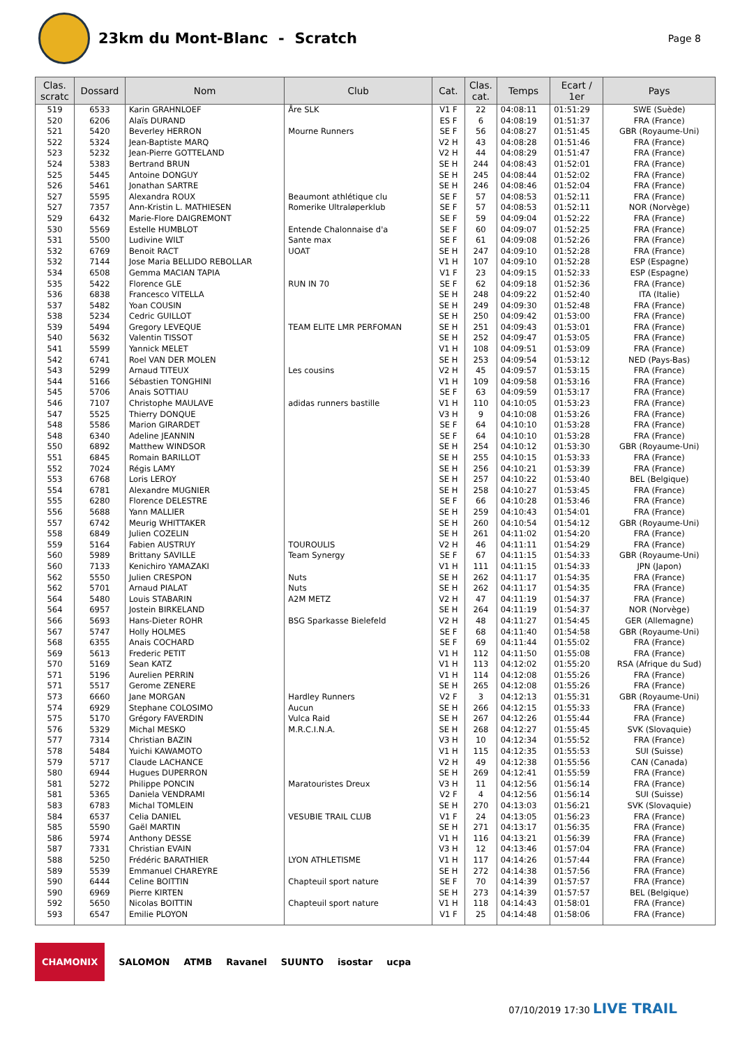23km du Mont-Blanc - Scratch
Page 8
| Clas. scratc | Dossard | Nom | Club | Cat. | Clas. cat. | Temps | Ecart / 1er | Pays |
| --- | --- | --- | --- | --- | --- | --- | --- | --- |
| 519 | 6533 | Karin GRAHNLOEF | Åre SLK | V1 F | 22 | 04:08:11 | 01:51:29 | SWE (Suède) |
| 520 | 6206 | Alaïs DURAND | | ES F | 6 | 04:08:19 | 01:51:37 | FRA (France) |
| 521 | 5420 | Beverley HERRON | Mourne Runners | SE F | 56 | 04:08:27 | 01:51:45 | GBR (Royaume-Uni) |
| 522 | 5324 | Jean-Baptiste MARQ | | V2 H | 43 | 04:08:28 | 01:51:46 | FRA (France) |
| 523 | 5232 | Jean-Pierre GOTTELAND | | V2 H | 44 | 04:08:29 | 01:51:47 | FRA (France) |
| 524 | 5383 | Bertrand BRUN | | SE H | 244 | 04:08:43 | 01:52:01 | FRA (France) |
| 525 | 5445 | Antoine DONGUY | | SE H | 245 | 04:08:44 | 01:52:02 | FRA (France) |
| 526 | 5461 | Jonathan SARTRE | | SE H | 246 | 04:08:46 | 01:52:04 | FRA (France) |
| 527 | 5595 | Alexandra ROUX | Beaumont athlétique clu | SE F | 57 | 04:08:53 | 01:52:11 | FRA (France) |
| 527 | 7357 | Ann-Kristin L. MATHIESEN | Romerike Ultraløperklub | SE F | 57 | 04:08:53 | 01:52:11 | NOR (Norvège) |
| 529 | 6432 | Marie-Flore DAIGREMONT | | SE F | 59 | 04:09:04 | 01:52:22 | FRA (France) |
| 530 | 5569 | Estelle HUMBLOT | Entende Chalonnaise d'a | SE F | 60 | 04:09:07 | 01:52:25 | FRA (France) |
| 531 | 5500 | Ludivine WILT | Sante max | SE F | 61 | 04:09:08 | 01:52:26 | FRA (France) |
| 532 | 6769 | Benoit RACT | UOAT | SE H | 247 | 04:09:10 | 01:52:28 | FRA (France) |
| 532 | 7144 | Jose Maria BELLIDO REBOLLAR | | V1 H | 107 | 04:09:10 | 01:52:28 | ESP (Espagne) |
| 534 | 6508 | Gemma MACIAN TAPIA | | V1 F | 23 | 04:09:15 | 01:52:33 | ESP (Espagne) |
| 535 | 5422 | Florence GLE | RUN IN 70 | SE F | 62 | 04:09:18 | 01:52:36 | FRA (France) |
| 536 | 6838 | Francesco VITELLA | | SE H | 248 | 04:09:22 | 01:52:40 | ITA (Italie) |
| 537 | 5482 | Yoan COUSIN | | SE H | 249 | 04:09:30 | 01:52:48 | FRA (France) |
| 538 | 5234 | Cedric GUILLOT | | SE H | 250 | 04:09:42 | 01:53:00 | FRA (France) |
| 539 | 5494 | Gregory LEVEQUE | TEAM ELITE LMR PERFOMAN | SE H | 251 | 04:09:43 | 01:53:01 | FRA (France) |
| 540 | 5632 | Valentin TISSOT | | SE H | 252 | 04:09:47 | 01:53:05 | FRA (France) |
| 541 | 5599 | Yannick MELET | | V1 H | 108 | 04:09:51 | 01:53:09 | FRA (France) |
| 542 | 6741 | Roel VAN DER MOLEN | | SE H | 253 | 04:09:54 | 01:53:12 | NED (Pays-Bas) |
| 543 | 5299 | Arnaud TITEUX | Les cousins | V2 H | 45 | 04:09:57 | 01:53:15 | FRA (France) |
| 544 | 5166 | Sébastien TONGHINI | | V1 H | 109 | 04:09:58 | 01:53:16 | FRA (France) |
| 545 | 5706 | Anais SOTTIAU | | SE F | 63 | 04:09:59 | 01:53:17 | FRA (France) |
| 546 | 7107 | Christophe MAULAVE | adidas runners bastille | V1 H | 110 | 04:10:05 | 01:53:23 | FRA (France) |
| 547 | 5525 | Thierry DONQUE | | V3 H | 9 | 04:10:08 | 01:53:26 | FRA (France) |
| 548 | 5586 | Marion GIRARDET | | SE F | 64 | 04:10:10 | 01:53:28 | FRA (France) |
| 548 | 6340 | Adeline JEANNIN | | SE F | 64 | 04:10:10 | 01:53:28 | FRA (France) |
| 550 | 6892 | Matthew WINDSOR | | SE H | 254 | 04:10:12 | 01:53:30 | GBR (Royaume-Uni) |
| 551 | 6845 | Romain BARILLOT | | SE H | 255 | 04:10:15 | 01:53:33 | FRA (France) |
| 552 | 7024 | Régis LAMY | | SE H | 256 | 04:10:21 | 01:53:39 | FRA (France) |
| 553 | 6768 | Loris LEROY | | SE H | 257 | 04:10:22 | 01:53:40 | BEL (Belgique) |
| 554 | 6781 | Alexandre MUGNIER | | SE H | 258 | 04:10:27 | 01:53:45 | FRA (France) |
| 555 | 6280 | Florence DELESTRE | | SE F | 66 | 04:10:28 | 01:53:46 | FRA (France) |
| 556 | 5688 | Yann MALLIER | | SE H | 259 | 04:10:43 | 01:54:01 | FRA (France) |
| 557 | 6742 | Meurig WHITTAKER | | SE H | 260 | 04:10:54 | 01:54:12 | GBR (Royaume-Uni) |
| 558 | 6849 | Julien COZELIN | | SE H | 261 | 04:11:02 | 01:54:20 | FRA (France) |
| 559 | 5164 | Fabien AUSTRUY | TOUROULIS | V2 H | 46 | 04:11:11 | 01:54:29 | FRA (France) |
| 560 | 5989 | Brittany SAVILLE | Team Synergy | SE F | 67 | 04:11:15 | 01:54:33 | GBR (Royaume-Uni) |
| 560 | 7133 | Kenichiro YAMAZAKI | | V1 H | 111 | 04:11:15 | 01:54:33 | JPN (Japon) |
| 562 | 5550 | Julien CRESPON | Nuts | SE H | 262 | 04:11:17 | 01:54:35 | FRA (France) |
| 562 | 5701 | Arnaud PIALAT | Nuts | SE H | 262 | 04:11:17 | 01:54:35 | FRA (France) |
| 564 | 5480 | Louis STABARIN | A2M METZ | V2 H | 47 | 04:11:19 | 01:54:37 | FRA (France) |
| 564 | 6957 | Jostein BIRKELAND | | SE H | 264 | 04:11:19 | 01:54:37 | NOR (Norvège) |
| 566 | 5693 | Hans-Dieter ROHR | BSG Sparkasse Bielefeld | V2 H | 48 | 04:11:27 | 01:54:45 | GER (Allemagne) |
| 567 | 5747 | Holly HOLMES | | SE F | 68 | 04:11:40 | 01:54:58 | GBR (Royaume-Uni) |
| 568 | 6355 | Anais COCHARD | | SE F | 69 | 04:11:44 | 01:55:02 | FRA (France) |
| 569 | 5613 | Frederic PETIT | | V1 H | 112 | 04:11:50 | 01:55:08 | FRA (France) |
| 570 | 5169 | Sean KATZ | | V1 H | 113 | 04:12:02 | 01:55:20 | RSA (Afrique du Sud) |
| 571 | 5196 | Aurelien PERRIN | | V1 H | 114 | 04:12:08 | 01:55:26 | FRA (France) |
| 571 | 5517 | Gerome ZENERE | | SE H | 265 | 04:12:08 | 01:55:26 | FRA (France) |
| 573 | 6660 | Jane MORGAN | Hardley Runners | V2 F | 3 | 04:12:13 | 01:55:31 | GBR (Royaume-Uni) |
| 574 | 6929 | Stephane COLOSIMO | Aucun | SE H | 266 | 04:12:15 | 01:55:33 | FRA (France) |
| 575 | 5170 | Grégory FAVERDIN | Vulca Raid | SE H | 267 | 04:12:26 | 01:55:44 | FRA (France) |
| 576 | 5329 | Michal MESKO | M.R.C.I.N.A. | SE H | 268 | 04:12:27 | 01:55:45 | SVK (Slovaquie) |
| 577 | 7314 | Christian BAZIN | | V3 H | 10 | 04:12:34 | 01:55:52 | FRA (France) |
| 578 | 5484 | Yuichi KAWAMOTO | | V1 H | 115 | 04:12:35 | 01:55:53 | SUI (Suisse) |
| 579 | 5717 | Claude LACHANCE | | V2 H | 49 | 04:12:38 | 01:55:56 | CAN (Canada) |
| 580 | 6944 | Hugues DUPERRON | | SE H | 269 | 04:12:41 | 01:55:59 | FRA (France) |
| 581 | 5272 | Philippe PONCIN | Maratouristes Dreux | V3 H | 11 | 04:12:56 | 01:56:14 | FRA (France) |
| 581 | 5365 | Daniela VENDRAMI | | V2 F | 4 | 04:12:56 | 01:56:14 | SUI (Suisse) |
| 583 | 6783 | Michal TOMLEIN | | SE H | 270 | 04:13:03 | 01:56:21 | SVK (Slovaquie) |
| 584 | 6537 | Celia DANIEL | VESUBIE TRAIL CLUB | V1 F | 24 | 04:13:05 | 01:56:23 | FRA (France) |
| 585 | 5590 | Gaël MARTIN | | SE H | 271 | 04:13:17 | 01:56:35 | FRA (France) |
| 586 | 5974 | Anthony DESSE | | V1 H | 116 | 04:13:21 | 01:56:39 | FRA (France) |
| 587 | 7331 | Christian EVAIN | | V3 H | 12 | 04:13:46 | 01:57:04 | FRA (France) |
| 588 | 5250 | Frédéric BARATHIER | LYON ATHLETISME | V1 H | 117 | 04:14:26 | 01:57:44 | FRA (France) |
| 589 | 5539 | Emmanuel CHAREYRE | | SE H | 272 | 04:14:38 | 01:57:56 | FRA (France) |
| 590 | 6444 | Celine BOITTIN | Chapteuil sport nature | SE F | 70 | 04:14:39 | 01:57:57 | FRA (France) |
| 590 | 6969 | Pierre KIRTEN | | SE H | 273 | 04:14:39 | 01:57:57 | BEL (Belgique) |
| 592 | 5650 | Nicolas BOITTIN | Chapteuil sport nature | V1 H | 118 | 04:14:43 | 01:58:01 | FRA (France) |
| 593 | 6547 | Emilie PLOYON | | V1 F | 25 | 04:14:48 | 01:58:06 | FRA (France) |
CHAMONIX SALOMON ATMB Ravanel SUUNTO isostar ucpa
07/10/2019 17:30 LIVE TRAIL